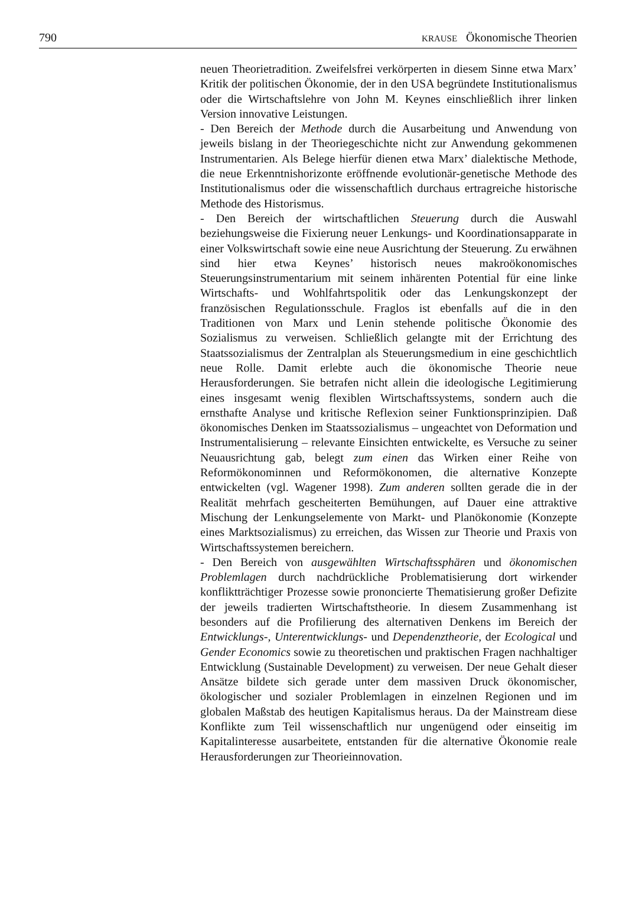790 KRAUSE Ökonomische Theorien
neuen Theorietradition. Zweifelsfrei verkörperten in diesem Sinne etwa Marx’ Kritik der politischen Ökonomie, der in den USA begründete Institutionalismus oder die Wirtschaftslehre von John M. Keynes einschließlich ihrer linken Version innovative Leistungen.
- Den Bereich der Methode durch die Ausarbeitung und Anwendung von jeweils bislang in der Theoriegeschichte nicht zur Anwendung gekommenen Instrumentarien. Als Belege hierfür dienen etwa Marx’ dialektische Methode, die neue Erkenntnishorizonte eröffnende evolutionär-genetische Methode des Institutionalismus oder die wissenschaftlich durchaus ertragreiche historische Methode des Historismus.
- Den Bereich der wirtschaftlichen Steuerung durch die Auswahl beziehungsweise die Fixierung neuer Lenkungs- und Koordinationsapparate in einer Volkswirtschaft sowie eine neue Ausrichtung der Steuerung. Zu erwähnen sind hier etwa Keynes’ historisch neues makroökonomisches Steuerungsinstrumentarium mit seinem inhärenten Potential für eine linke Wirtschafts- und Wohlfahrtspolitik oder das Lenkungskonzept der französischen Regulationsschule. Fraglos ist ebenfalls auf die in den Traditionen von Marx und Lenin stehende politische Ökonomie des Sozialismus zu verweisen. Schließlich gelangte mit der Errichtung des Staatssozialismus der Zentralplan als Steuerungsmedium in eine geschichtlich neue Rolle. Damit erlebte auch die ökonomische Theorie neue Herausforderungen. Sie betrafen nicht allein die ideologische Legitimierung eines insgesamt wenig flexiblen Wirtschaftssystems, sondern auch die ernsthafte Analyse und kritische Reflexion seiner Funktionsprinzipien. Daß ökonomisches Denken im Staatssozialismus – ungeachtet von Deformation und Instrumentalisierung – relevante Einsichten entwickelte, es Versuche zu seiner Neuausrichtung gab, belegt zum einen das Wirken einer Reihe von Reformökonominnen und Reformökonomen, die alternative Konzepte entwickelten (vgl. Wagener 1998). Zum anderen sollten gerade die in der Realität mehrfach gescheiterten Bemühungen, auf Dauer eine attraktive Mischung der Lenkungselemente von Markt- und Planökonomie (Konzepte eines Marktsozialismus) zu erreichen, das Wissen zur Theorie und Praxis von Wirtschaftssystemen bereichern.
- Den Bereich von ausgewählten Wirtschaftssphären und ökonomischen Problemlagen durch nachdrückliche Problematisierung dort wirkender konfliktträchtiger Prozesse sowie prononcierte Thematisierung großer Defizite der jeweils tradierten Wirtschaftstheorie. In diesem Zusammenhang ist besonders auf die Profilierung des alternativen Denkens im Bereich der Entwicklungs-, Unterentwicklungs- und Dependenztheorie, der Ecological und Gender Economics sowie zu theoretischen und praktischen Fragen nachhaltiger Entwicklung (Sustainable Development) zu verweisen. Der neue Gehalt dieser Ansätze bildete sich gerade unter dem massiven Druck ökonomischer, ökologischer und sozialer Problemlagen in einzelnen Regionen und im globalen Maßstab des heutigen Kapitalismus heraus. Da der Mainstream diese Konflikte zum Teil wissenschaftlich nur ungenügend oder einseitig im Kapitalinteresse ausarbeitete, entstanden für die alternative Ökonomie reale Herausforderungen zur Theorieinnovation.